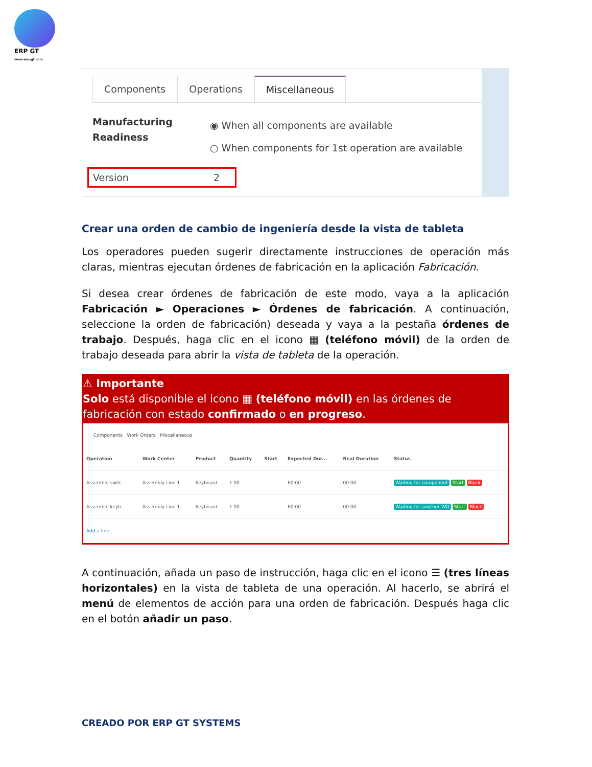ERP GT
www.erp-gt.com
Components Operations Miscellaneous
Manufacturing
Readiness
◉ When all components are available
○ When components for 1st operation are available
Version 2
Crear una orden de cambio de ingeniería desde la vista de tableta
Los operadores pueden sugerir directamente instrucciones de operación más claras, mientras ejecutan órdenes de fabricación en la aplicación Fabricación.
Si desea crear órdenes de fabricación de este modo, vaya a la aplicación Fabricación ► Operaciones ► Órdenes de fabricación. A continuación, seleccione la orden de fabricación) deseada y vaya a la pestaña órdenes de trabajo. Después, haga clic en el icono ▦ (teléfono móvil) de la orden de trabajo deseada para abrir la vista de tableta de la operación.
⚠ Importante
Solo está disponible el icono ▦ (teléfono móvil) en las órdenes de fabricación con estado confirmado o en progreso.
Components Work Orders Miscellaneous
| Operation | Work Center | Product | Quantity | Start | Expected Dur... | Real Duration | Status |
| --- | --- | --- | --- | --- | --- | --- | --- |
| Assemble switc... | Assembly Line 1 | Keyboard | 1.00 | | 60:00 | 00:00 | Waiting for component Start Block |
| Assemble keyb... | Assembly Line 1 | Keyboard | 1.00 | | 60:00 | 00:00 | Waiting for another WO Start Block |
| Add a line | | | | | | | |
A continuación, añada un paso de instrucción, haga clic en el icono ☰ (tres líneas horizontales) en la vista de tableta de una operación. Al hacerlo, se abrirá el menú de elementos de acción para una orden de fabricación. Después haga clic en el botón añadir un paso.
CREADO POR ERP GT SYSTEMS